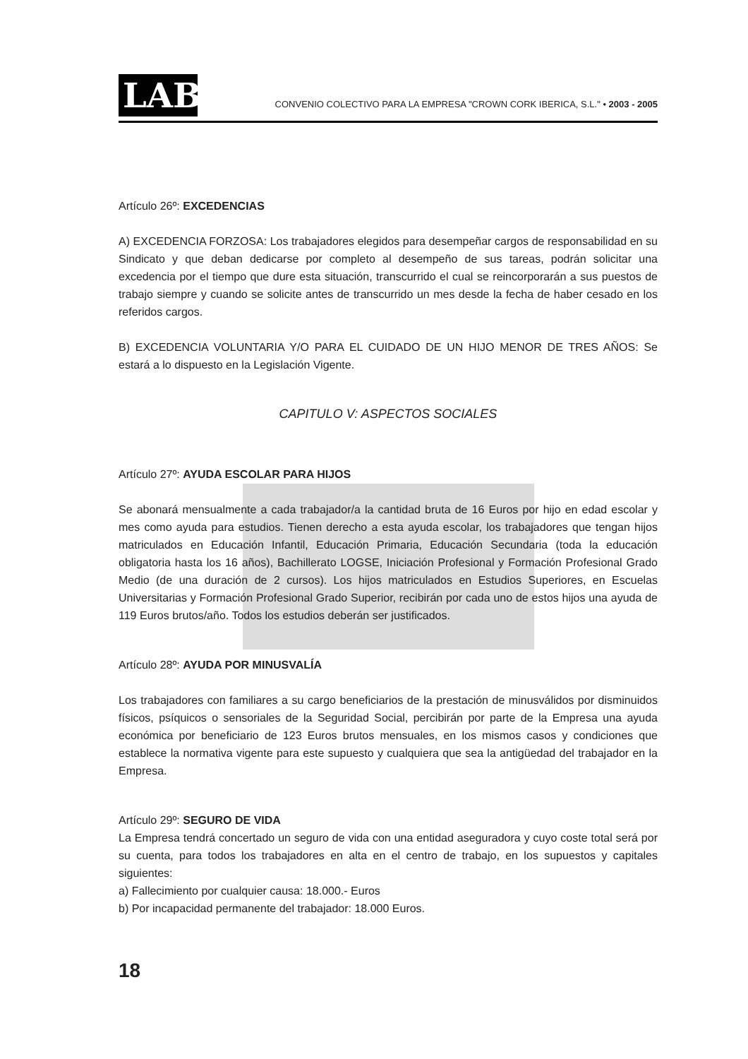LAB
CONVENIO COLECTIVO PARA LA EMPRESA "CROWN CORK IBERICA, S.L." • 2003 - 2005
Artículo 26º: EXCEDENCIAS
A) EXCEDENCIA FORZOSA: Los trabajadores elegidos para desempeñar cargos de responsabilidad en su Sindicato y que deban dedicarse por completo al desempeño de sus tareas, podrán solicitar una excedencia por el tiempo que dure esta situación, transcurrido el cual se reincorporarán a sus puestos de trabajo siempre y cuando se solicite antes de transcurrido un mes desde la fecha de haber cesado en los referidos cargos.
B) EXCEDENCIA VOLUNTARIA Y/O PARA EL CUIDADO DE UN HIJO MENOR DE TRES AÑOS: Se estará a lo dispuesto en la Legislación Vigente.
CAPITULO V: ASPECTOS SOCIALES
Artículo 27º: AYUDA ESCOLAR PARA HIJOS
Se abonará mensualmente a cada trabajador/a la cantidad bruta de 16 Euros por hijo en edad escolar y mes como ayuda para estudios. Tienen derecho a esta ayuda escolar, los trabajadores que tengan hijos matriculados en Educación Infantil, Educación Primaria, Educación Secundaria (toda la educación obligatoria hasta los 16 años), Bachillerato LOGSE, Iniciación Profesional y Formación Profesional Grado Medio (de una duración de 2 cursos). Los hijos matriculados en Estudios Superiores, en Escuelas Universitarias y Formación Profesional Grado Superior, recibirán por cada uno de estos hijos una ayuda de 119 Euros brutos/año. Todos los estudios deberán ser justificados.
Artículo 28º: AYUDA POR MINUSVALÍA
Los trabajadores con familiares a su cargo beneficiarios de la prestación de minusválidos por disminuidos físicos, psíquicos o sensoriales de la Seguridad Social, percibirán por parte de la Empresa una ayuda económica por beneficiario de 123 Euros brutos mensuales, en los mismos casos y condiciones que establece la normativa vigente para este supuesto y cualquiera que sea la antigüedad del trabajador en la Empresa.
Artículo 29º: SEGURO DE VIDA
La Empresa tendrá concertado un seguro de vida con una entidad aseguradora y cuyo coste total será por su cuenta, para todos los trabajadores en alta en el centro de trabajo, en los supuestos y capitales siguientes:
a) Fallecimiento por cualquier causa: 18.000.- Euros
b) Por incapacidad permanente del trabajador: 18.000 Euros.
18